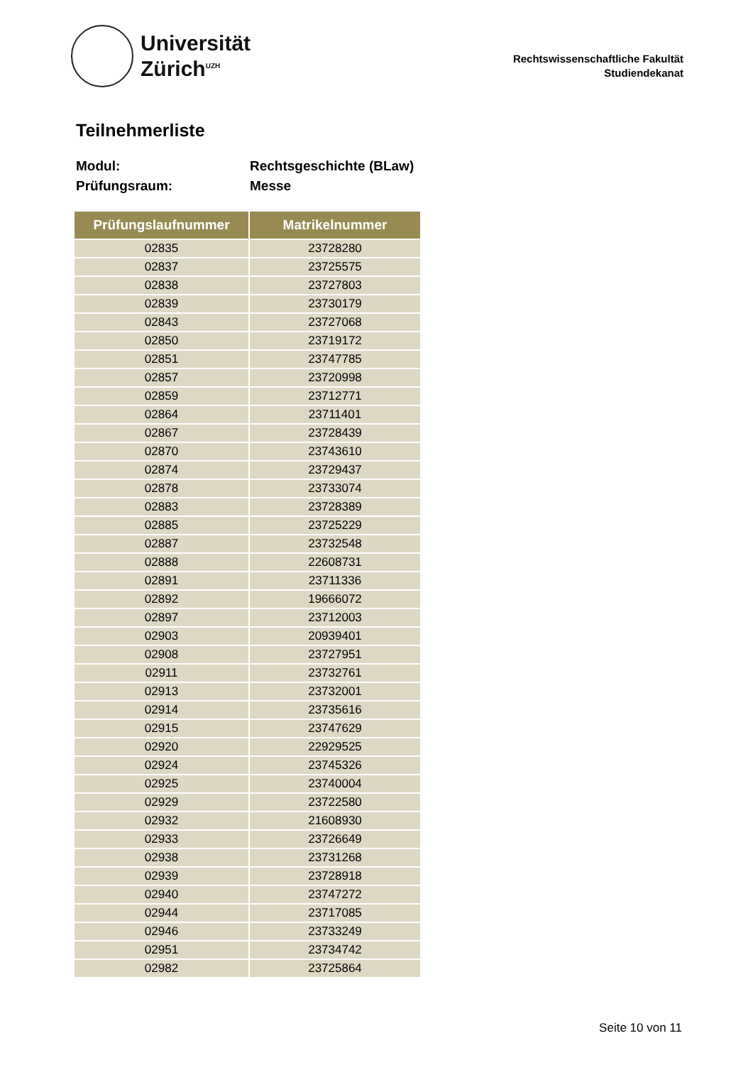Universität
Zürich<sup>UZH</sup>
Rechtswissenschaftliche Fakultät
Studiendekanat
Teilnehmerliste
Modul: Rechtsgeschichte (BLaw)
Prüfungsraum: Messe
| Prüfungslaufnummer | Matrikelnummer |
| --- | --- |
| 02835 | 23728280 |
| 02837 | 23725575 |
| 02838 | 23727803 |
| 02839 | 23730179 |
| 02843 | 23727068 |
| 02850 | 23719172 |
| 02851 | 23747785 |
| 02857 | 23720998 |
| 02859 | 23712771 |
| 02864 | 23711401 |
| 02867 | 23728439 |
| 02870 | 23743610 |
| 02874 | 23729437 |
| 02878 | 23733074 |
| 02883 | 23728389 |
| 02885 | 23725229 |
| 02887 | 23732548 |
| 02888 | 22608731 |
| 02891 | 23711336 |
| 02892 | 19666072 |
| 02897 | 23712003 |
| 02903 | 20939401 |
| 02908 | 23727951 |
| 02911 | 23732761 |
| 02913 | 23732001 |
| 02914 | 23735616 |
| 02915 | 23747629 |
| 02920 | 22929525 |
| 02924 | 23745326 |
| 02925 | 23740004 |
| 02929 | 23722580 |
| 02932 | 21608930 |
| 02933 | 23726649 |
| 02938 | 23731268 |
| 02939 | 23728918 |
| 02940 | 23747272 |
| 02944 | 23717085 |
| 02946 | 23733249 |
| 02951 | 23734742 |
| 02982 | 23725864 |
Seite 10 von 11